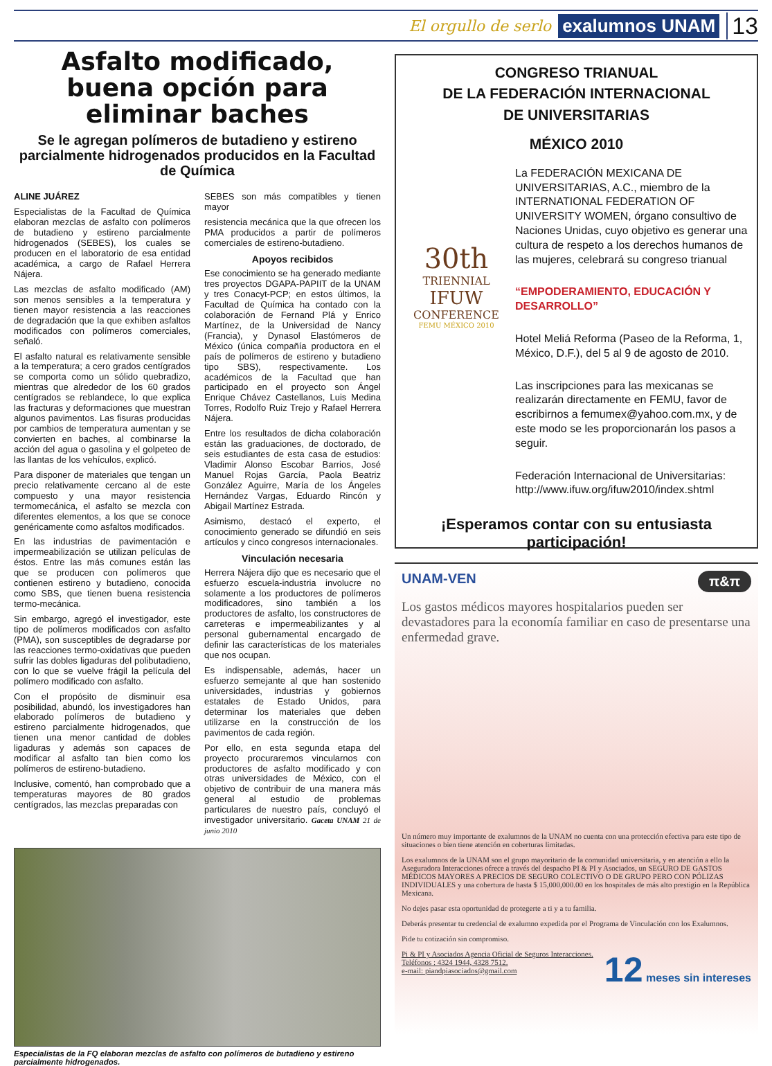El orgullo de serlo exalumnos UNAM 13
Asfalto modificado, buena opción para eliminar baches
Se le agregan polímeros de butadieno y estireno parcialmente hidrogenados producidos en la Facultad de Química
ALINE JUÁREZ
Especialistas de la Facultad de Química elaboran mezclas de asfalto con polímeros de butadieno y estireno parcialmente hidrogenados (SEBES), los cuales se producen en el laboratorio de esa entidad académica, a cargo de Rafael Herrera Nájera.
Las mezclas de asfalto modificado (AM) son menos sensibles a la temperatura y tienen mayor resistencia a las reacciones de degradación que la que exhiben asfaltos modificados con polímeros comerciales, señaló.
El asfalto natural es relativamente sensible a la temperatura; a cero grados centígrados se comporta como un sólido quebradizo, mientras que alrededor de los 60 grados centígrados se reblandece, lo que explica las fracturas y deformaciones que muestran algunos pavimentos. Las fisuras producidas por cambios de temperatura aumentan y se convierten en baches, al combinarse la acción del agua o gasolina y el golpeteo de las llantas de los vehículos, explicó.
Para disponer de materiales que tengan un precio relativamente cercano al de este compuesto y una mayor resistencia termomecánica, el asfalto se mezcla con diferentes elementos, a los que se conoce genéricamente como asfaltos modificados.
En las industrias de pavimentación e impermeabilización se utilizan películas de éstos. Entre las más comunes están las que se producen con polímeros que contienen estireno y butadieno, conocida como SBS, que tienen buena resistencia termo-mecánica.
Sin embargo, agregó el investigador, este tipo de polímeros modificados con asfalto (PMA), son susceptibles de degradarse por las reacciones termo-oxidativas que pueden sufrir las dobles ligaduras del polibutadieno, con lo que se vuelve frágil la película del polímero modificado con asfalto.
Con el propósito de disminuir esa posibilidad, abundó, los investigadores han elaborado polímeros de butadieno y estireno parcialmente hidrogenados, que tienen una menor cantidad de dobles ligaduras y además son capaces de modificar al asfalto tan bien como los polímeros de estireno-butadieno.
Inclusive, comentó, han comprobado que a temperaturas mayores de 80 grados centígrados, las mezclas preparadas con
SEBES son más compatibles y tienen mayor
resistencia mecánica que la que ofrecen los PMA producidos a partir de polímeros comerciales de estireno-butadieno.
Apoyos recibidos
Ese conocimiento se ha generado mediante tres proyectos DGAPA-PAPIIT de la UNAM y tres Conacyt-PCP; en estos últimos, la Facultad de Química ha contado con la colaboración de Fernand Plá y Enrico Martínez, de la Universidad de Nancy (Francia), y Dynasol Elastómeros de México (única compañía productora en el país de polímeros de estireno y butadieno tipo SBS), respectivamente. Los académicos de la Facultad que han participado en el proyecto son Ángel Enrique Chávez Castellanos, Luis Medina Torres, Rodolfo Ruiz Trejo y Rafael Herrera Nájera.
Entre los resultados de dicha colaboración están las graduaciones, de doctorado, de seis estudiantes de esta casa de estudios: Vladimir Alonso Escobar Barrios, José Manuel Rojas García, Paola Beatriz González Aguirre, María de los Ángeles Hernández Vargas, Eduardo Rincón y Abigail Martínez Estrada.
Asimismo, destacó el experto, el conocimiento generado se difundió en seis artículos y cinco congresos internacionales.
Vinculación necesaria
Herrera Nájera dijo que es necesario que el esfuerzo escuela-industria involucre no solamente a los productores de polímeros modificadores, sino también a los productores de asfalto, los constructores de carreteras e impermeabilizantes y al personal gubernamental encargado de definir las características de los materiales que nos ocupan.
Es indispensable, además, hacer un esfuerzo semejante al que han sostenido universidades, industrias y gobiernos estatales de Estado Unidos, para determinar los materiales que deben utilizarse en la construcción de los pavimentos de cada región.
Por ello, en esta segunda etapa del proyecto procuraremos vincularnos con productores de asfalto modificado y con otras universidades de México, con el objetivo de contribuir de una manera más general al estudio de problemas particulares de nuestro país, concluyó el investigador universitario. Gaceta UNAM 21 de junio 2010
Especialistas de la FQ elaboran mezclas de asfalto con polímeros de butadieno y estireno parcialmente hidrogenados.
CONGRESO TRIANUAL
DE LA FEDERACIÓN INTERNACIONAL
DE UNIVERSITARIAS
MÉXICO 2010
30th
TRIENNIAL
IFUW
CONFERENCE
FEMU MÉXICO 2010
La FEDERACIÓN MEXICANA DE UNIVERSITARIAS, A.C., miembro de la INTERNATIONAL FEDERATION OF UNIVERSITY WOMEN, órgano consultivo de Naciones Unidas, cuyo objetivo es generar una cultura de respeto a los derechos humanos de las mujeres, celebrará su congreso trianual
“EMPODERAMIENTO, EDUCACIÓN Y DESARROLLO”
Hotel Meliá Reforma (Paseo de la Reforma, 1, México, D.F.), del 5 al 9 de agosto de 2010.
Las inscripciones para las mexicanas se realizarán directamente en FEMU, favor de escribirnos a femumex@yahoo.com.mx, y de este modo se les proporcionarán los pasos a seguir.
Federación Internacional de Universitarias:
http://www.ifuw.org/ifuw2010/index.shtml
¡Esperamos contar con su entusiasta participación!
UNAM-VEN π&π
Los gastos médicos mayores hospitalarios pueden ser devastadores para la economía familiar en caso de presentarse una enfermedad grave.
Un número muy importante de exalumnos de la UNAM no cuenta con una protección efectiva para este tipo de situaciones o bien tiene atención en coberturas limitadas.
Los exalumnos de la UNAM son el grupo mayoritario de la comunidad universitaria, y en atención a ello la Aseguradora Interacciones ofrece a través del despacho PI & PI y Asociados, un SEGURO DE GASTOS MÉDICOS MAYORES A PRECIOS DE SEGURO COLECTIVO O DE GRUPO PERO CON PÓLIZAS INDIVIDUALES y una cobertura de hasta $ 15,000,000.00 en los hospitales de más alto prestigio en la República Mexicana.
No dejes pasar esta oportunidad de protegerte a ti y a tu familia.
Deberás presentar tu credencial de exalumno expedida por el Programa de Vinculación con los Exalumnos.
Pide tu cotización sin compromiso.
Pi & PI y Asociados Agencia Oficial de Seguros Interacciones.
Teléfonos : 4324 1944, 4328 7512.
e-mail: piandpiasociados@gmail.com
12 meses sin intereses